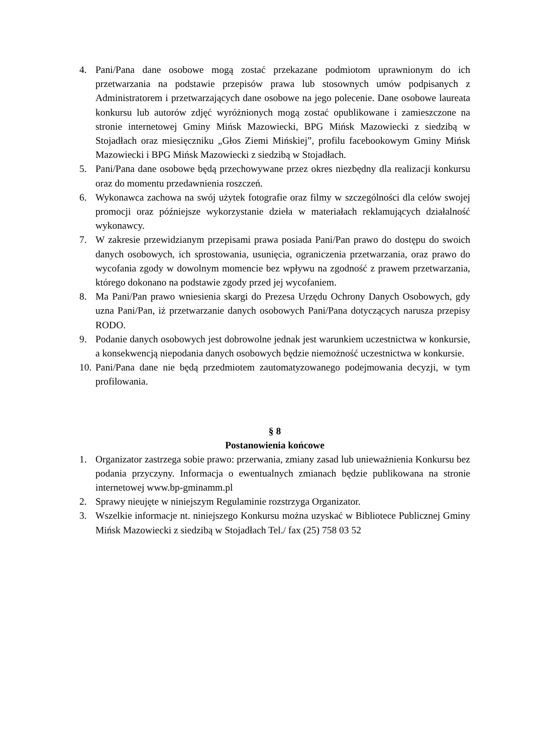4. Pani/Pana dane osobowe mogą zostać przekazane podmiotom uprawnionym do ich przetwarzania na podstawie przepisów prawa lub stosownych umów podpisanych z Administratorem i przetwarzających dane osobowe na jego polecenie. Dane osobowe laureata konkursu lub autorów zdjęć wyróżnionych mogą zostać opublikowane i zamieszczone na stronie internetowej Gminy Mińsk Mazowiecki, BPG Mińsk Mazowiecki z siedzibą w Stojadłach oraz miesięczniku „Głos Ziemi Mińskiej”, profilu facebookowym Gminy Mińsk Mazowiecki i BPG Mińsk Mazowiecki z siedzibą w Stojadłach.
5. Pani/Pana dane osobowe będą przechowywane przez okres niezbędny dla realizacji konkursu oraz do momentu przedawnienia roszczeń.
6. Wykonawca zachowa na swój użytek fotografie oraz filmy w szczególności dla celów swojej promocji oraz późniejsze wykorzystanie dzieła w materiałach reklamujących działalność wykonawcy.
7. W zakresie przewidzianym przepisami prawa posiada Pani/Pan prawo do dostępu do swoich danych osobowych, ich sprostowania, usunięcia, ograniczenia przetwarzania, oraz prawo do wycofania zgody w dowolnym momencie bez wpływu na zgodność z prawem przetwarzania, którego dokonano na podstawie zgody przed jej wycofaniem.
8. Ma Pani/Pan prawo wniesienia skargi do Prezesa Urzędu Ochrony Danych Osobowych, gdy uzna Pani/Pan, iż przetwarzanie danych osobowych Pani/Pana dotyczących narusza przepisy RODO.
9. Podanie danych osobowych jest dobrowolne jednak jest warunkiem uczestnictwa w konkursie, a konsekwencją niepodania danych osobowych będzie niemożność uczestnictwa w konkursie.
10. Pani/Pana dane nie będą przedmiotem zautomatyzowanego podejmowania decyzji, w tym profilowania.
§ 8
Postanowienia końcowe
1. Organizator zastrzega sobie prawo: przerwania, zmiany zasad lub unieważnienia Konkursu bez podania przyczyny. Informacja o ewentualnych zmianach będzie publikowana na stronie internetowej www.bp-gminamm.pl
2. Sprawy nieujęte w niniejszym Regulaminie rozstrzyga Organizator.
3. Wszelkie informacje nt. niniejszego Konkursu można uzyskać w Bibliotece Publicznej Gminy Mińsk Mazowiecki z siedzibą w Stojadłach Tel./ fax (25) 758 03 52